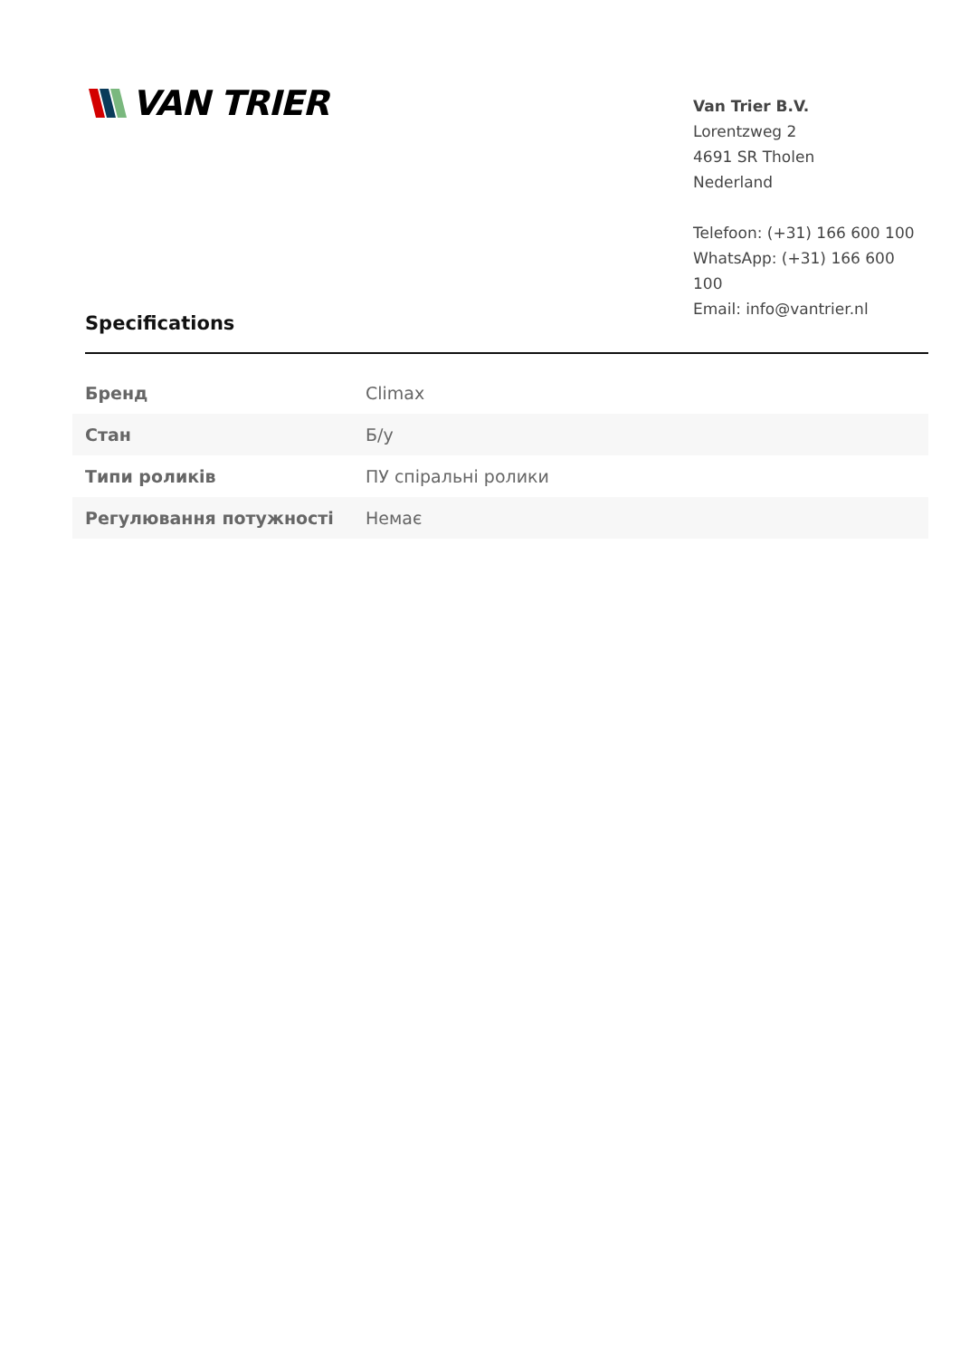VAN TRIER
Van Trier B.V.
Lorentzweg 2
4691 SR Tholen
Nederland
Telefoon: (+31) 166 600 100
WhatsApp: (+31) 166 600 100
Email: info@vantrier.nl
Specifications
| Бренд | Climax |
| Стан | Б/у |
| Типи роликів | ПУ спіральні ролики |
| Регулювання потужності | Немає |